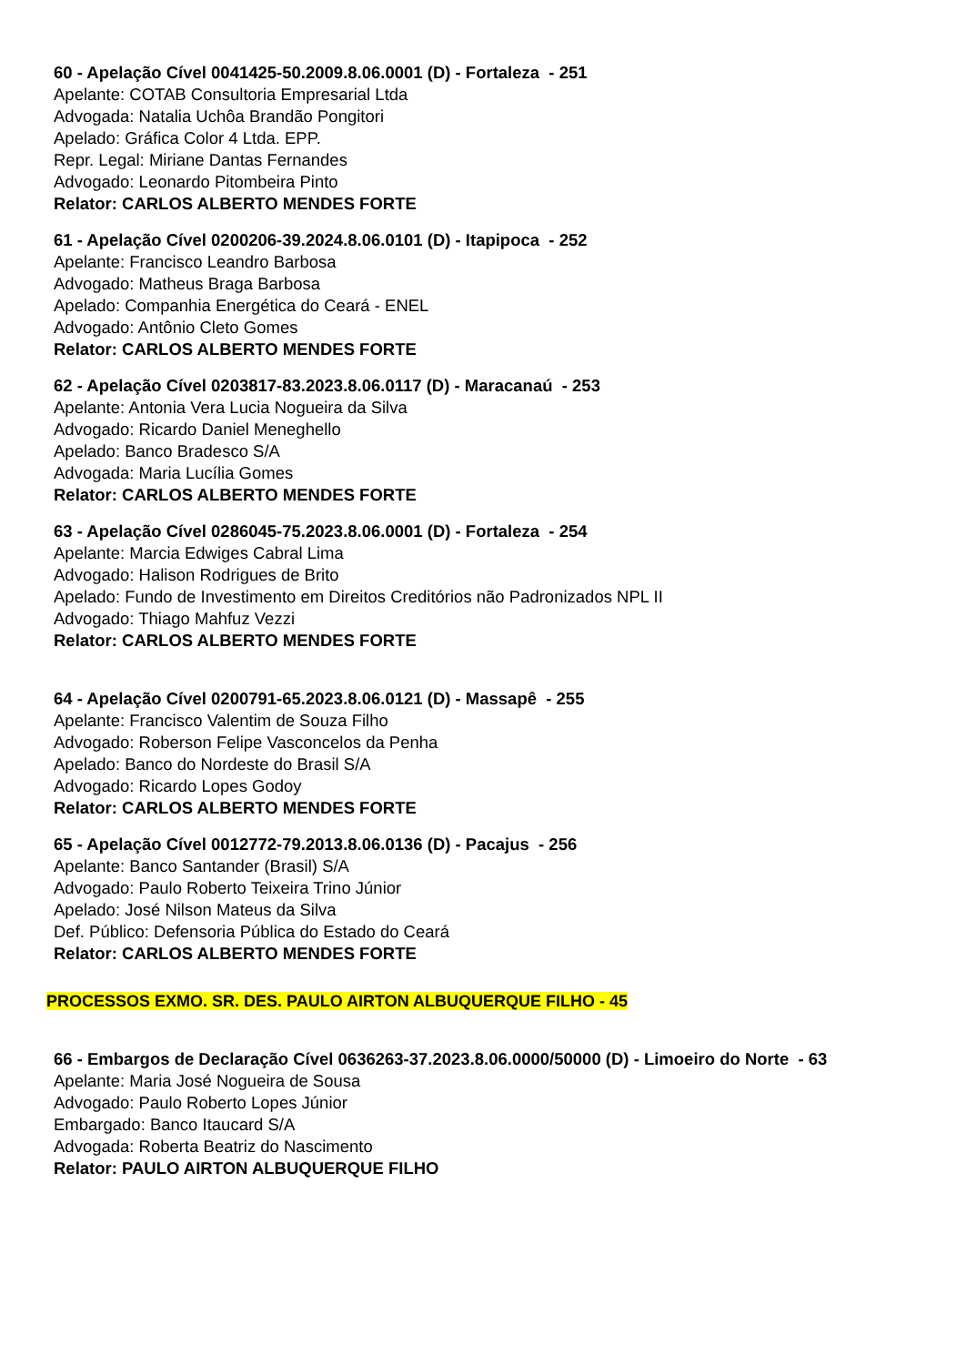60 - Apelação Cível 0041425-50.2009.8.06.0001 (D) - Fortaleza - 251
Apelante: COTAB Consultoria Empresarial Ltda
Advogada: Natalia Uchôa Brandão Pongitori
Apelado: Gráfica Color 4 Ltda. EPP.
Repr. Legal: Miriane Dantas Fernandes
Advogado: Leonardo Pitombeira Pinto
Relator: CARLOS ALBERTO MENDES FORTE
61 - Apelação Cível 0200206-39.2024.8.06.0101 (D) - Itapipoca - 252
Apelante: Francisco Leandro Barbosa
Advogado: Matheus Braga Barbosa
Apelado: Companhia Energética do Ceará - ENEL
Advogado: Antônio Cleto Gomes
Relator: CARLOS ALBERTO MENDES FORTE
62 - Apelação Cível 0203817-83.2023.8.06.0117 (D) - Maracanaú - 253
Apelante: Antonia Vera Lucia Nogueira da Silva
Advogado: Ricardo Daniel Meneghello
Apelado: Banco Bradesco S/A
Advogada: Maria Lucília Gomes
Relator: CARLOS ALBERTO MENDES FORTE
63 - Apelação Cível 0286045-75.2023.8.06.0001 (D) - Fortaleza - 254
Apelante: Marcia Edwiges Cabral Lima
Advogado: Halison Rodrigues de Brito
Apelado: Fundo de Investimento em Direitos Creditórios não Padronizados NPL II
Advogado: Thiago Mahfuz Vezzi
Relator: CARLOS ALBERTO MENDES FORTE
64 - Apelação Cível 0200791-65.2023.8.06.0121 (D) - Massapê - 255
Apelante: Francisco Valentim de Souza Filho
Advogado: Roberson Felipe Vasconcelos da Penha
Apelado: Banco do Nordeste do Brasil S/A
Advogado: Ricardo Lopes Godoy
Relator: CARLOS ALBERTO MENDES FORTE
65 - Apelação Cível 0012772-79.2013.8.06.0136 (D) - Pacajus - 256
Apelante: Banco Santander (Brasil) S/A
Advogado: Paulo Roberto Teixeira Trino Júnior
Apelado: José Nilson Mateus da Silva
Def. Público: Defensoria Pública do Estado do Ceará
Relator: CARLOS ALBERTO MENDES FORTE
PROCESSOS EXMO. SR. DES. PAULO AIRTON ALBUQUERQUE FILHO - 45
66 - Embargos de Declaração Cível 0636263-37.2023.8.06.0000/50000 (D) - Limoeiro do Norte - 63
Apelante: Maria José Nogueira de Sousa
Advogado: Paulo Roberto Lopes Júnior
Embargado: Banco Itaucard S/A
Advogada: Roberta Beatriz do Nascimento
Relator: PAULO AIRTON ALBUQUERQUE FILHO